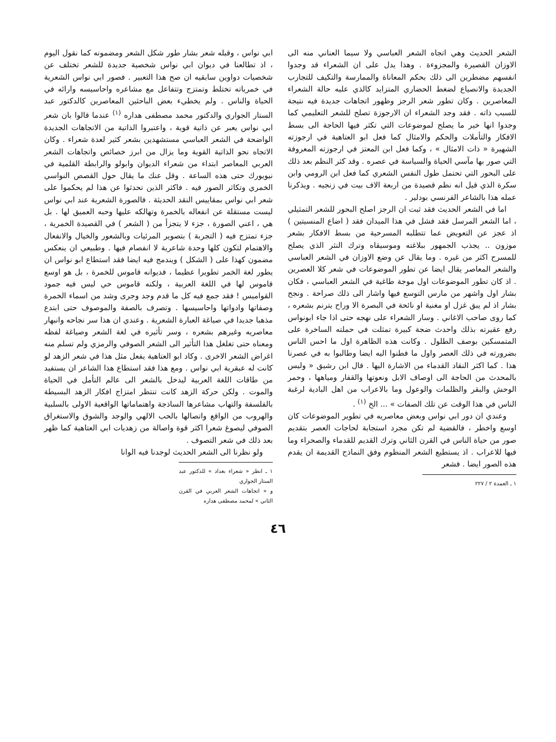الشعر الحديث وهي اتجاه الشعر العباسي ولا سيما العناني منه الى الاوزان القصيرة والمجزوءة . وهذا يدل على ان الشعراء قد وجدوا انفسهم مضطرين الى ذلك بحكم المعاناة والممارسة والتكيف للتجارب الجديدة والانصياع لضغط الحضاري المتزايد كالذي عليه حالة الشعراء المعاصرين . وكان تطور شعر الرجز وظهور اتجاهات جديدة فيه نتيجة للسبب ذاته . فقد وجد الشعراء ان الارجوزة تصلح للشعر التعليمي كما وجدوا انها خير ما يصلح لموضوعات التي تكثر فيها الحاجة الى بسط الافكار والتأملات والحكم والامثال كما فعل ابو العتاهية في ارجوزته الشهيرة « ذات الامثال » ، وكما فعل ابن المعتز في ارجوزته المعروفة التي صور بها مآسي الحياة والسياسة في عصره . وقد كثر النظم بعد ذلك على البحور التي تحتمل طول النفس الشعري كما فعل ابن الرومي وابن سكرة الذي قيل انه نظم قصيدة من اربعة الاف بيت في زنجيه . ويذكرنا عمله هذا بالشاعر الفرنسي بودلير .
اما في الشعر الحديث فقد ثبت ان الرجز اصلح البحور للشعر التمثيلي ، اما الشعر المرسل فقد فشل في هذا الميدان فقد ( اضاع المنسيتين ) اذ عجز عن التعويض عما تتطلبه المسرحية من بسط الافكار بشعر موزون .. يجذب الجمهور ببلاغته وموسيقاه وترك النثر الذي يصلح للمسرح اكثر من غيره . وما يقال عن وضع الاوزان في الشعر العباسي والشعر المعاصر يقال ايضا عن تطور الموضوعات في شعر كلا العصرين . اذ كان تطور الموضوعات اول موجة طاغية في الشعر العباسي ، فكان بشار اول واشهر من مارس التوسع فيها واشار الى ذلك صراحة . ونجح بشار اذ لم يبق غزل او مغنية او نائحة في البصرة الا وراح يترنم بشعره ، كما روى صاحب الاغاني . وسار الشعراء على نهجه حتى اذا جاء ابونواس رفع عقيرته بذلك واحدث ضجة كبيرة تمثلت في حملته الساخرة على المتمسكين بوصف الطلول . وكانت هذه الظاهرة اول ما احس الناس بضرورته في ذلك العصر واول ما فطنوا اليه ايضا وطالبوا به في عصرنا هذا . كما اكثر النقاد القدماء من الاشارة اليها . قال ابن رشيق « وليس بالمحدث من الحاجة الى اوصاف الابل ونعوتها والقفار ومياهها ، وحمر الوحش والبقر والظلمات والوعول وما بالاعراب من اهل البادية لرغبة الناس في هذا الوقت عن تلك الصفات » ... الخ <sup>(١)</sup> .
وعندي ان دور ابي نواس وبعض معاصريه في تطوير الموضوعات كان اوسع واخطر ، فالقضية لم تكن مجرد استجابة لحاجات العصر بتقديم صور من حياة الناس في القرن الثاني وترك القديم للقدماء والصحراء وما فيها للاعراب . اذ يستطيع الشعر المنظوم وفق النماذج القديمة ان يقدم هذه الصور ايضا . فشعر
١ ـ العمدة ٢ / ٢٢٧
ابي نواس ، وقبله شعر بشار طور شكل الشعر ومضمونه كما نقول اليوم ، اذ تطالعنا في ديوان ابي نواس شخصية جديدة للشعر تختلف عن شخصيات دواوين سابقيه ان صح هذا التعبير . فصور ابي نواس الشعرية في خمرياته تختلط وتمتزج وتتفاعل مع مشاعره واحاسيسه وارائه في الحياة والناس . ولم يخطيء بعض الباحثين المعاصرين كالدكتور عبد الستار الجواري والدكتور محمد مصطفى هداره <sup>(١)</sup> عندما قالوا بان شعر ابي نواس يعبر عن ذاتية قوية ، واعتبروا الذاتية من الاتجاهات الجديدة الواضحة في الشعر العباسي مستشهدين بشعر كثير لعدة شعراء . وكان الاتجاه نحو الذاتية القوية وما يزال من ابرز خصائص واتجاهات الشعر العربي المعاصر ابتداء من شعراء الديوان وابولو والرابطة القلمية في نيويورك حتى هذه الساعة . وقل عنك ما يقال حول القصص النواسي الخمري وتكاثر الصور فيه . فاكثر الذين تحدثوا عن هذا لم يحكموا على شعر ابي نواس بمقاييس النقد الحديثة . فالصورة الشعرية عند ابي نواس ليست مستقلة عن انفعاله بالخمرة وتهالكه عليها وحبه العميق لها . بل هي ، اعني الصورة ، جزء لا يتجزأ من ( الشعر ) في القصيدة الخمرية ، جزء تمتزج فيه ( التجربة ) بتصوير المرئيات وبالشعور والخيال والانفعال والاهتمام لتكون كلها وحدة شاعرية لا انفصام فيها . وطبيعي ان ينعكس مضمون كهذا على ( الشكل ) ويندمج فيه ايضا فقد استطاع ابو نواس ان يطور لغة الخمر تطويرا عظيما ، فديوانه قاموس للخمرة ، بل هو اوسع قاموس لها في اللغة العربية ، ولكنه قاموس حي ليس فيه جمود القواميس ! فقد جمع فيه كل ما قدم وجد وجرى وشد من اسماء الخمرة وصفاتها وادواتها واحاسيسها . وتصرف بالصفة والموصوف حتى ابتدع مذهبا جديدا في صياغة العبارة الشعرية . وعندي ان هذا سر نجاحه وانبهار معاصريه وغيرهم بشعره ، وسر تأثيره في لغة الشعر وصياغة لفظه ومعناه حتى تغلغل هذا التأثير الى الشعر الصوفي والرمزي ولم تسلم منه اغراض الشعر الاخرى . وكاد ابو العتاهية يفعل مثل هذا في شعر الزهد لو كانت له عبقرية ابي نواس . ومع هذا فقد استطاع هذا الشاعر ان يستفيد من طاقات اللغة العربية ليدخل بالشعر الى عالم التأمل في الحياة والموت . ولكن حركة الزهد كانت تنتظر امتزاج افكار الزهد البسيطة بالفلسفة والتهاب مشاعرها الساذجة واهتماماتها الواقعية الاولى بالسلبية والهروب من الواقع واتصالها بالحب الالهي والوجد والشوق والاستغراق الصوفي ليصوغ شعرا اكثر قوة واصالة من زهديات ابي العتاهية كما ظهر بعد ذلك في شعر التصوف .
ولو نظرنا الى الشعر الحديث لوجدنا فيه الوانا
١ ـ انظر « شعراء بغداد » للدكتور عبد الستار الجواري
و « اتجاهات الشعر العربي في القرن الثاني » لمحمد مصطفى هداره
٤٦